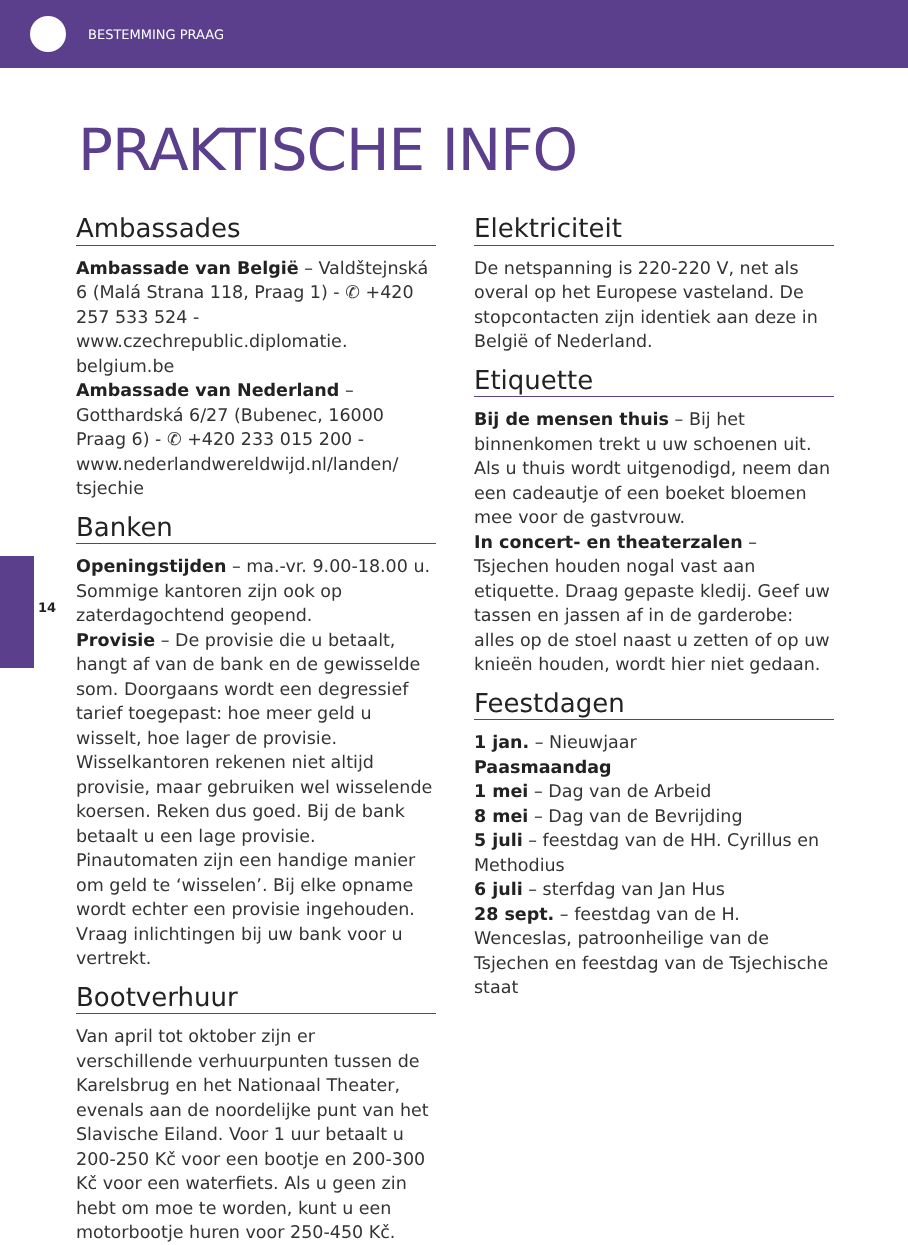BESTEMMING PRAAG
14
PRAKTISCHE INFO
Ambassades
Ambassade van België – Valdštejnská 6 (Malá Strana 118, Praag 1) - ✆ +420 257 533 524 - www.czechrepublic.diplomatie.
belgium.be
Ambassade van Nederland – Gotthardská 6/27 (Bubenec, 16000 Praag 6) - ✆ +420 233 015 200 - www.nederlandwereldwijd.nl/landen/
tsjechie
Banken
Openingstijden – ma.-vr. 9.00-18.00 u. Sommige kantoren zijn ook op zaterdagochtend geopend.
Provisie – De provisie die u betaalt, hangt af van de bank en de gewisselde som. Doorgaans wordt een degressief tarief toegepast: hoe meer geld u wisselt, hoe lager de provisie. Wisselkantoren rekenen niet altijd provisie, maar gebruiken wel wisselende koersen. Reken dus goed. Bij de bank betaalt u een lage provisie. Pinautomaten zijn een handige manier om geld te ‘wisselen’. Bij elke opname wordt echter een provisie ingehouden. Vraag inlichtingen bij uw bank voor u vertrekt.
Bootverhuur
Van april tot oktober zijn er verschillende verhuurpunten tussen de Karelsbrug en het Nationaal Theater, evenals aan de noordelijke punt van het Slavische Eiland. Voor 1 uur betaalt u 200-250 Kč voor een bootje en 200-300 Kč voor een waterfiets. Als u geen zin hebt om moe te worden, kunt u een motorbootje huren voor 250-450 Kč.
Elektriciteit
De netspanning is 220-220 V, net als overal op het Europese vasteland. De stopcontacten zijn identiek aan deze in België of Nederland.
Etiquette
Bij de mensen thuis – Bij het binnenkomen trekt u uw schoenen uit. Als u thuis wordt uitgenodigd, neem dan een cadeautje of een boeket bloemen mee voor de gastvrouw.
In concert- en theaterzalen – Tsjechen houden nogal vast aan etiquette. Draag gepaste kledij. Geef uw tassen en jassen af in de garderobe: alles op de stoel naast u zetten of op uw knieën houden, wordt hier niet gedaan.
Feestdagen
1 jan. – Nieuwjaar
Paasmaandag
1 mei – Dag van de Arbeid
8 mei – Dag van de Bevrijding
5 juli – feestdag van de HH. Cyrillus en Methodius
6 juli – sterfdag van Jan Hus
28 sept. – feestdag van de H. Wenceslas, patroonheilige van de Tsjechen en feestdag van de Tsjechische staat